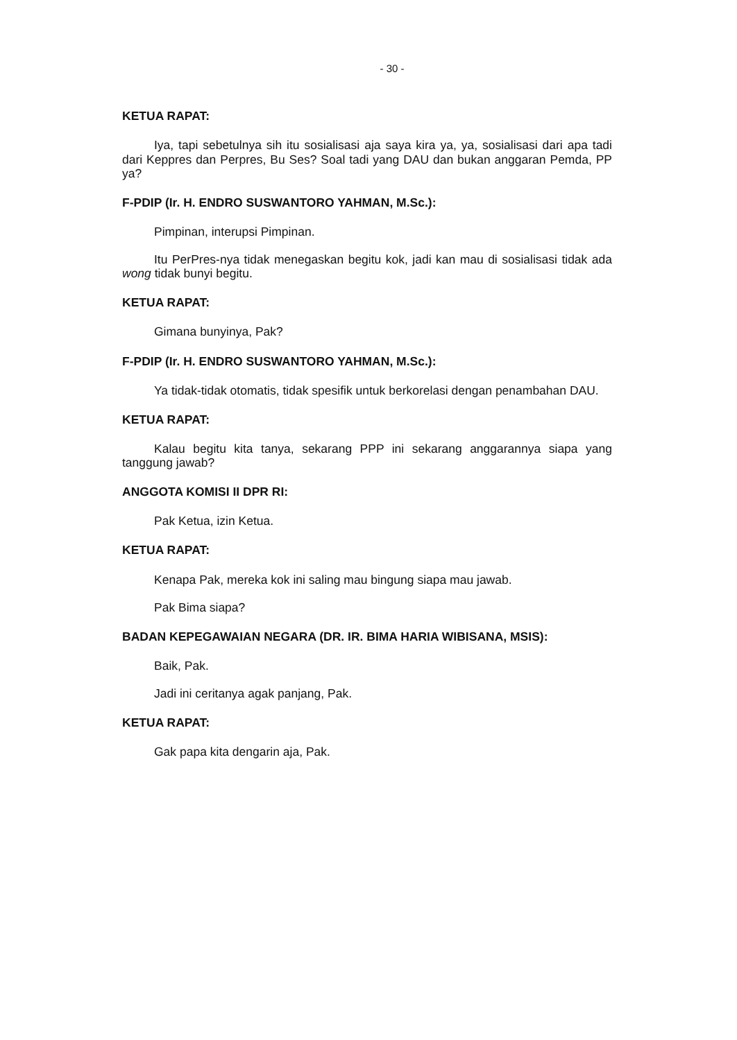- 30 -
KETUA RAPAT:
Iya, tapi sebetulnya sih itu sosialisasi aja saya kira ya, ya, sosialisasi dari apa tadi dari Keppres dan Perpres, Bu Ses? Soal tadi yang DAU dan bukan anggaran Pemda, PP ya?
F-PDIP (Ir. H. ENDRO SUSWANTORO YAHMAN, M.Sc.):
Pimpinan, interupsi Pimpinan.
Itu PerPres-nya tidak menegaskan begitu kok, jadi kan mau di sosialisasi tidak ada wong tidak bunyi begitu.
KETUA RAPAT:
Gimana bunyinya, Pak?
F-PDIP (Ir. H. ENDRO SUSWANTORO YAHMAN, M.Sc.):
Ya tidak-tidak otomatis, tidak spesifik untuk berkorelasi dengan penambahan DAU.
KETUA RAPAT:
Kalau begitu kita tanya, sekarang PPP ini sekarang anggarannya siapa yang tanggung jawab?
ANGGOTA KOMISI II DPR RI:
Pak Ketua, izin Ketua.
KETUA RAPAT:
Kenapa Pak, mereka kok ini saling mau bingung siapa mau jawab.
Pak Bima siapa?
BADAN KEPEGAWAIAN NEGARA (DR. IR. BIMA HARIA WIBISANA, MSIS):
Baik, Pak.
Jadi ini ceritanya agak panjang, Pak.
KETUA RAPAT:
Gak papa kita dengarin aja, Pak.